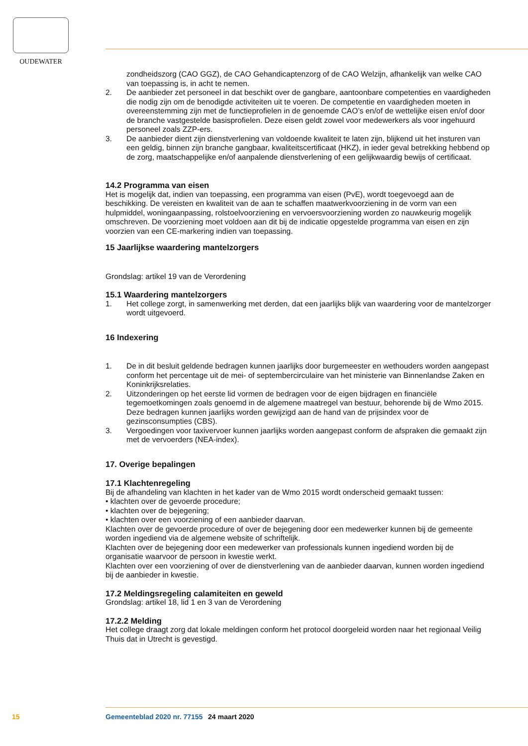OUDEWATER
zondheidszorg (CAO GGZ), de CAO Gehandicaptenzorg of de CAO Welzijn, afhankelijk van welke CAO van toepassing is, in acht te nemen.
2. De aanbieder zet personeel in dat beschikt over de gangbare, aantoonbare competenties en vaardigheden die nodig zijn om de benodigde activiteiten uit te voeren. De competentie en vaardigheden moeten in overeenstemming zijn met de functieprofielen in de genoemde CAO’s en/of de wettelijke eisen en/of door de branche vastgestelde basisprofielen. Deze eisen geldt zowel voor medewerkers als voor ingehuurd personeel zoals ZZP-ers.
3. De aanbieder dient zijn dienstverlening van voldoende kwaliteit te laten zijn, blijkend uit het insturen van een geldig, binnen zijn branche gangbaar, kwaliteitscertificaat (HKZ), in ieder geval betrekking hebbend op de zorg, maatschappelijke en/of aanpalende dienstverlening of een gelijkwaardig bewijs of certificaat.
14.2 Programma van eisen
Het is mogelijk dat, indien van toepassing, een programma van eisen (PvE), wordt toegevoegd aan de beschikking. De vereisten en kwaliteit van de aan te schaffen maatwerkvoorziening in de vorm van een hulpmiddel, woningaanpassing, rolstoelvoorziening en vervoersvoorziening worden zo nauwkeurig mogelijk omschreven. De voorziening moet voldoen aan dit bij de indicatie opgestelde programma van eisen en zijn voorzien van een CE-markering indien van toepassing.
15 Jaarlijkse waardering mantelzorgers
Grondslag: artikel 19 van de Verordening
15.1 Waardering mantelzorgers
1. Het college zorgt, in samenwerking met derden, dat een jaarlijks blijk van waardering voor de mantelzorger wordt uitgevoerd.
16 Indexering
1. De in dit besluit geldende bedragen kunnen jaarlijks door burgemeester en wethouders worden aangepast conform het percentage uit de mei- of septembercirculaire van het ministerie van Binnenlandse Zaken en Koninkrijksrelaties.
2. Uitzonderingen op het eerste lid vormen de bedragen voor de eigen bijdragen en financiële tegemoetkomingen zoals genoemd in de algemene maatregel van bestuur, behorende bij de Wmo 2015. Deze bedragen kunnen jaarlijks worden gewijzigd aan de hand van de prijsindex voor de gezinsconsumpties (CBS).
3. Vergoedingen voor taxivervoer kunnen jaarlijks worden aangepast conform de afspraken die gemaakt zijn met de vervoerders (NEA-index).
17. Overige bepalingen
17.1 Klachtenregeling
Bij de afhandeling van klachten in het kader van de Wmo 2015 wordt onderscheid gemaakt tussen:
• klachten over de gevoerde procedure;
• klachten over de bejegening;
• klachten over een voorziening of een aanbieder daarvan.
Klachten over de gevoerde procedure of over de bejegening door een medewerker kunnen bij de gemeente worden ingediend via de algemene website of schriftelijk.
Klachten over de bejegening door een medewerker van professionals kunnen ingediend worden bij de organisatie waarvoor de persoon in kwestie werkt.
Klachten over een voorziening of over de dienstverlening van de aanbieder daarvan, kunnen worden ingediend bij de aanbieder in kwestie.
17.2 Meldingsregeling calamiteiten en geweld
Grondslag: artikel 18, lid 1 en 3 van de Verordening
17.2.2 Melding
Het college draagt zorg dat lokale meldingen conform het protocol doorgeleid worden naar het regionaal Veilig Thuis dat in Utrecht is gevestigd.
15 Gemeenteblad 2020 nr. 77155 24 maart 2020